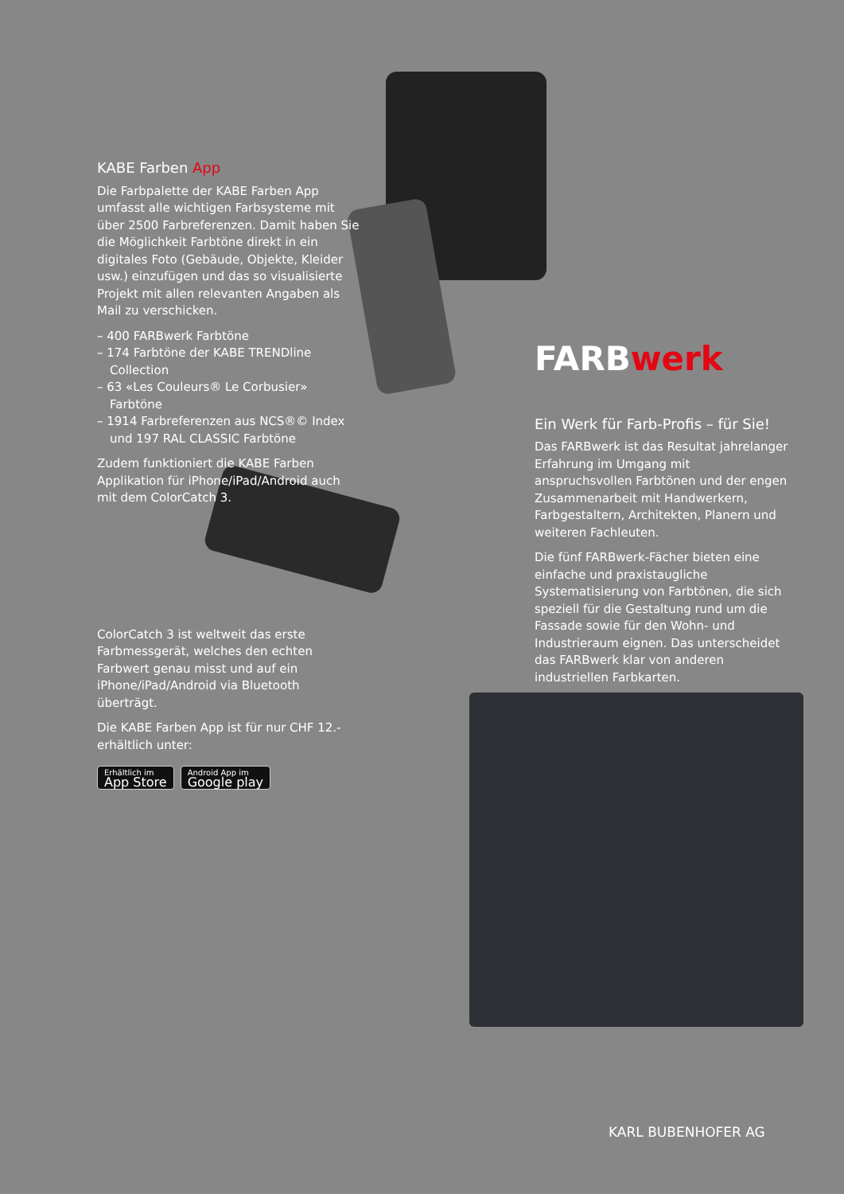KABE Farben App
Die Farbpalette der KABE Farben App umfasst alle wichtigen Farbsysteme mit über 2500 Farbreferenzen. Damit haben Sie die Möglichkeit Farbtöne direkt in ein digitales Foto (Gebäude, Objekte, Kleider usw.) einzufügen und das so visualisierte Projekt mit allen relevanten Angaben als Mail zu verschicken.
– 400 FARBwerk Farbtöne
– 174 Farbtöne der KABE TRENDline Collection
– 63 «Les Couleurs® Le Corbusier» Farbtöne
– 1914 Farbreferenzen aus NCS®© Index und 197 RAL CLASSIC Farbtöne
Zudem funktioniert die KABE Farben Applikation für iPhone/iPad/Android auch mit dem ColorCatch 3.
ColorCatch 3 ist weltweit das erste Farbmessgerät, welches den echten Farbwert genau misst und auf ein iPhone/iPad/Android via Bluetooth überträgt.
Die KABE Farben App ist für nur CHF 12.- erhältlich unter:
Erhältlich im App Store Android App im Google play
FARBwerk
Ein Werk für Farb-Profis – für Sie!
Das FARBwerk ist das Resultat jahrelanger Erfahrung im Umgang mit anspruchsvollen Farbtönen und der engen Zusammenarbeit mit Handwerkern, Farbgestaltern, Architekten, Planern und weiteren Fachleuten.
Die fünf FARBwerk-Fächer bieten eine einfache und praxistaugliche Systematisierung von Farbtönen, die sich speziell für die Gestaltung rund um die Fassade sowie für den Wohn- und Industrieraum eignen. Das unterscheidet das FARBwerk klar von anderen industriellen Farbkarten.
KARL BUBENHOFER AG